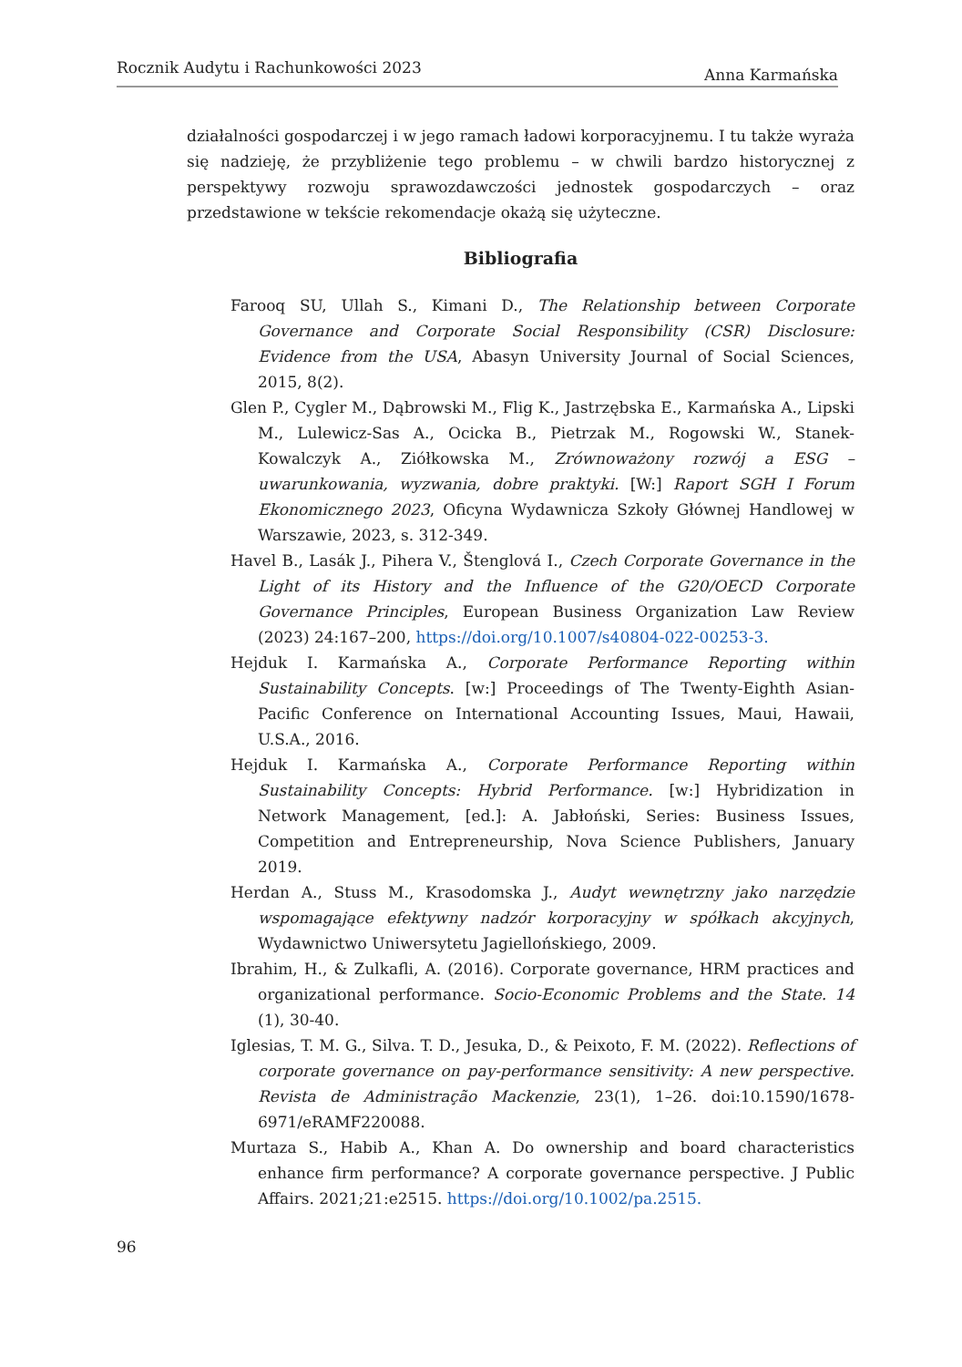Rocznik Audytu i Rachunkowości 2023 Anna Karmańska
działalności gospodarczej i w jego ramach ładowi korporacyjnemu. I tu także wyraża się nadzieję, że przybliżenie tego problemu – w chwili bardzo historycznej z perspektywy rozwoju sprawozdawczości jednostek gospodarczych – oraz przedstawione w tekście rekomendacje okażą się użyteczne.
Bibliografia
Farooq SU, Ullah S., Kimani D., The Relationship between Corporate Governance and Corporate Social Responsibility (CSR) Disclosure: Evidence from the USA, Abasyn University Journal of Social Sciences, 2015, 8(2).
Glen P., Cygler M., Dąbrowski M., Flig K., Jastrzębska E., Karmańska A., Lipski M., Lulewicz-Sas A., Ocicka B., Pietrzak M., Rogowski W., Stanek-Kowalczyk A., Ziółkowska M., Zrównoważony rozwój a ESG – uwarunkowania, wyzwania, dobre praktyki. [W:] Raport SGH I Forum Ekonomicznego 2023, Oficyna Wydawnicza Szkoły Głównej Handlowej w Warszawie, 2023, s. 312-349.
Havel B., Lasák J., Pihera V., Štenglová I., Czech Corporate Governance in the Light of its History and the Influence of the G20/OECD Corporate Governance Principles, European Business Organization Law Review (2023) 24:167–200, https://doi.org/10.1007/s40804-022-00253-3.
Hejduk I. Karmańska A., Corporate Performance Reporting within Sustainability Concepts. [w:] Proceedings of The Twenty-Eighth Asian-Pacific Conference on International Accounting Issues, Maui, Hawaii, U.S.A., 2016.
Hejduk I. Karmańska A., Corporate Performance Reporting within Sustainability Concepts: Hybrid Performance. [w:] Hybridization in Network Management, [ed.]: A. Jabłoński, Series: Business Issues, Competition and Entrepreneurship, Nova Science Publishers, January 2019.
Herdan A., Stuss M., Krasodomska J., Audyt wewnętrzny jako narzędzie wspomagające efektywny nadzór korporacyjny w spółkach akcyjnych, Wydawnictwo Uniwersytetu Jagiellońskiego, 2009.
Ibrahim, H., & Zulkafli, A. (2016). Corporate governance, HRM practices and organizational performance. Socio-Economic Problems and the State. 14 (1), 30-40.
Iglesias, T. M. G., Silva. T. D., Jesuka, D., & Peixoto, F. M. (2022). Reflections of corporate governance on pay-performance sensitivity: A new perspective. Revista de Administração Mackenzie, 23(1), 1–26. doi:10.1590/1678-6971/eRAMF220088.
Murtaza S., Habib A., Khan A. Do ownership and board characteristics enhance firm performance? A corporate governance perspective. J Public Affairs. 2021;21:e2515. https://doi.org/10.1002/pa.2515.
96